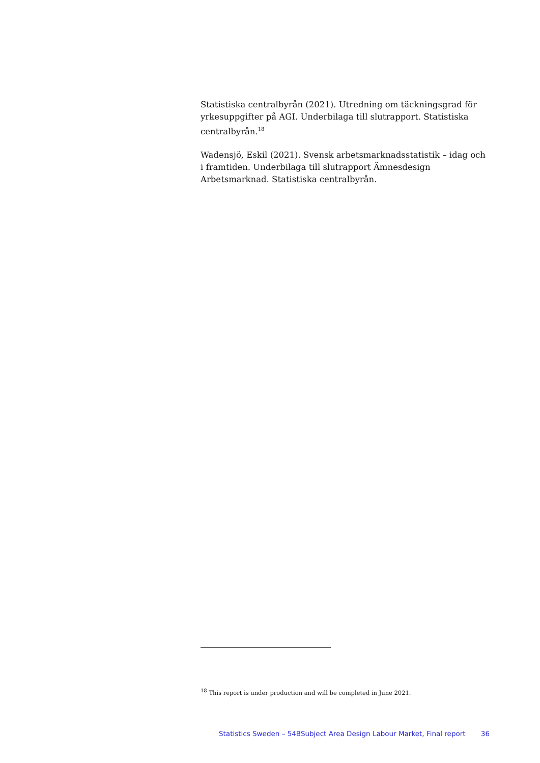Statistiska centralbyrån (2021). Utredning om täckningsgrad för yrkesuppgifter på AGI. Underbilaga till slutrapport. Statistiska centralbyrån.<sup>18</sup>
Wadensjö, Eskil (2021). Svensk arbetsmarknadsstatistik – idag och i framtiden. Underbilaga till slutrapport Ämnesdesign Arbetsmarknad. Statistiska centralbyrån.
<sup>18</sup> This report is under production and will be completed in June 2021.
Statistics Sweden – 54BSubject Area Design Labour Market, Final report 36